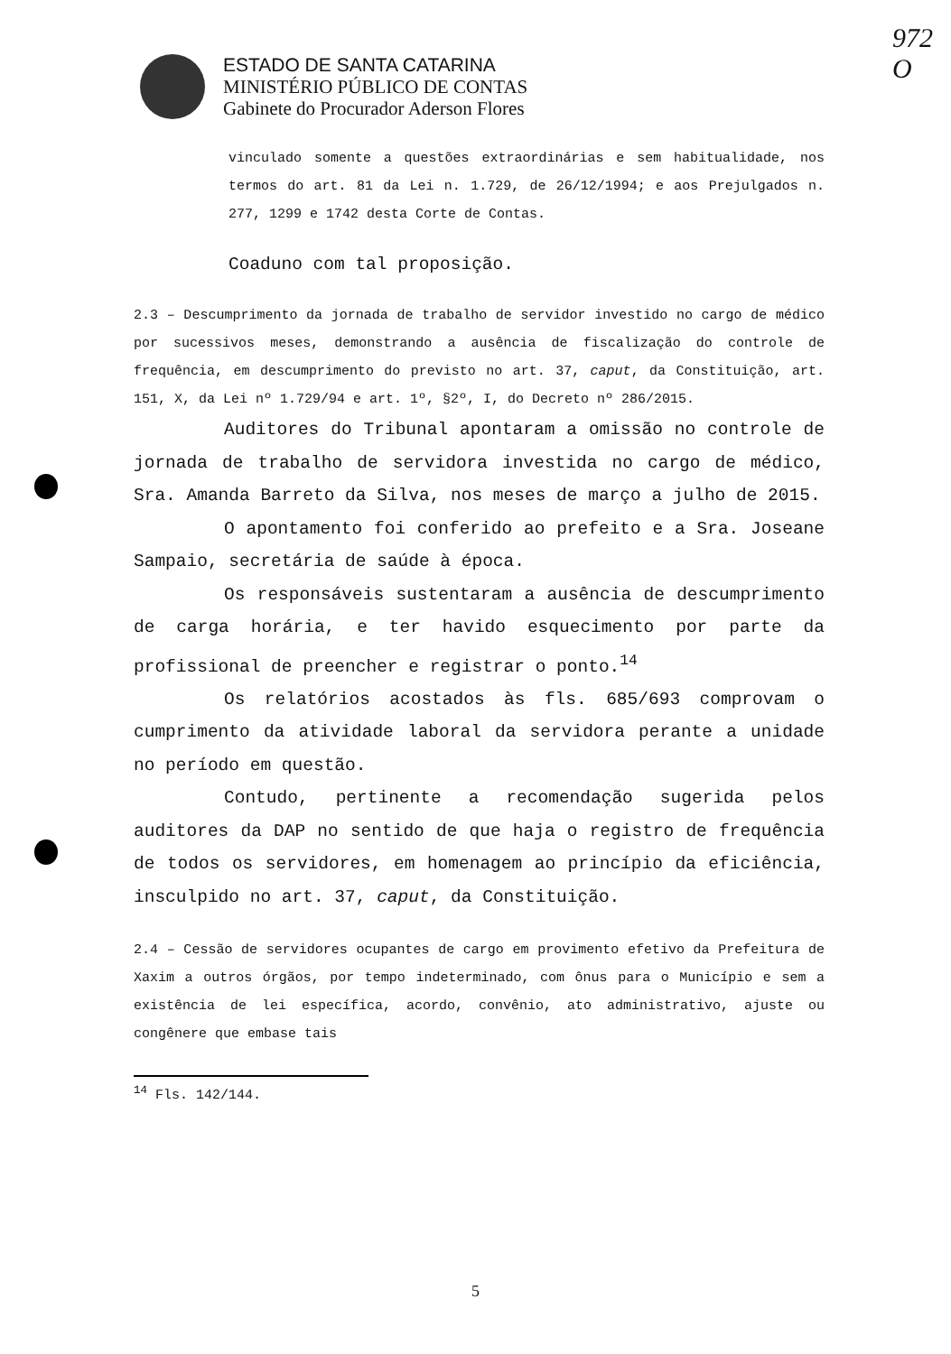972
O
ESTADO DE SANTA CATARINA
MINISTÉRIO PÚBLICO DE CONTAS
Gabinete do Procurador Aderson Flores
vinculado somente a questões extraordinárias e sem habitualidade, nos termos do art. 81 da Lei n. 1.729, de 26/12/1994; e aos Prejulgados n. 277, 1299 e 1742 desta Corte de Contas.
Coaduno com tal proposição.
2.3 – Descumprimento da jornada de trabalho de servidor investido no cargo de médico por sucessivos meses, demonstrando a ausência de fiscalização do controle de frequência, em descumprimento do previsto no art. 37, caput, da Constituição, art. 151, X, da Lei nº 1.729/94 e art. 1º, §2º, I, do Decreto nº 286/2015.
Auditores do Tribunal apontaram a omissão no controle de jornada de trabalho de servidora investida no cargo de médico, Sra. Amanda Barreto da Silva, nos meses de março a julho de 2015.
O apontamento foi conferido ao prefeito e a Sra. Joseane Sampaio, secretária de saúde à época.
Os responsáveis sustentaram a ausência de descumprimento de carga horária, e ter havido esquecimento por parte da profissional de preencher e registrar o ponto.<sup>14</sup>
Os relatórios acostados às fls. 685/693 comprovam o cumprimento da atividade laboral da servidora perante a unidade no período em questão.
Contudo, pertinente a recomendação sugerida pelos auditores da DAP no sentido de que haja o registro de frequência de todos os servidores, em homenagem ao princípio da eficiência, insculpido no art. 37, caput, da Constituição.
2.4 – Cessão de servidores ocupantes de cargo em provimento efetivo da Prefeitura de Xaxim a outros órgãos, por tempo indeterminado, com ônus para o Município e sem a existência de lei específica, acordo, convênio, ato administrativo, ajuste ou congênere que embase tais
<sup>14</sup> Fls. 142/144.
5